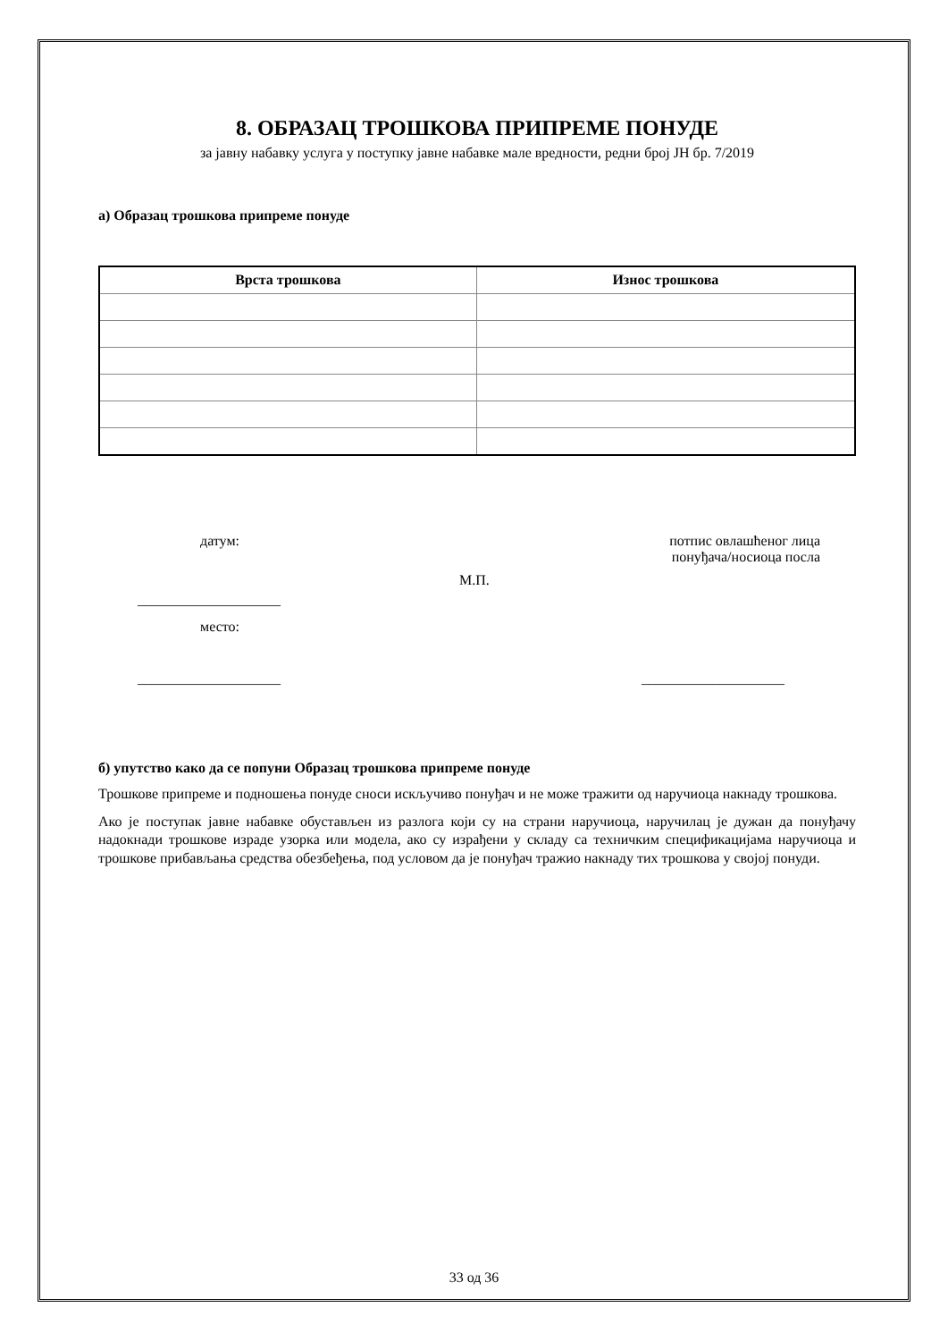8. ОБРАЗАЦ ТРОШКОВА ПРИПРЕМЕ ПОНУДЕ
за јавну набавку услуга у поступку јавне набавке мале вредности, редни број ЈН бр. 7/2019
а) Образац трошкова припреме понуде
| Врста трошкова | Износ трошкова |
| --- | --- |
датум:
потпис овлашћеног лица
понуђача/носиоца посла
М.П.
____________________
место:
____________________ ____________________
б) упутство како да се попуни Образац трошкова припреме понуде
Трошкове припреме и подношења понуде сноси искључиво понуђач и не може тражити од наручиоца накнаду трошкова.
Ако је поступак јавне набавке обустављен из разлога који су на страни наручиоца, наручилац је дужан да понуђачу надокнади трошкове израде узорка или модела, ако су израђени у складу са техничким спецификацијама наручиоца и трошкове прибављања средства обезбеђења, под условом да је понуђач тражио накнаду тих трошкова у својој понуди.
33 од 36